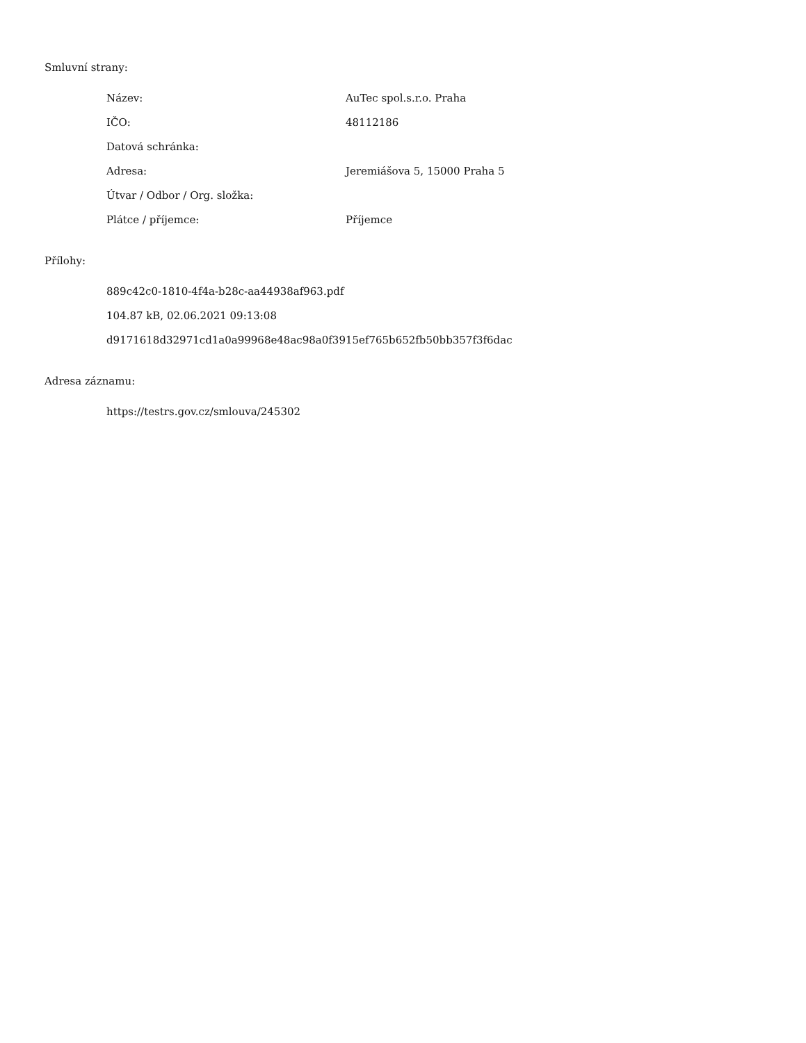Smluvní strany:
| Název: | AuTec spol.s.r.o. Praha |
| IČO: | 48112186 |
| Datová schránka: | |
| Adresa: | Jeremiášova 5, 15000 Praha 5 |
| Útvar / Odbor / Org. složka: | |
| Plátce / příjemce: | Příjemce |
Přílohy:
889c42c0-1810-4f4a-b28c-aa44938af963.pdf
104.87 kB, 02.06.2021 09:13:08
d9171618d32971cd1a0a99968e48ac98a0f3915ef765b652fb50bb357f3f6dac
Adresa záznamu:
https://testrs.gov.cz/smlouva/245302